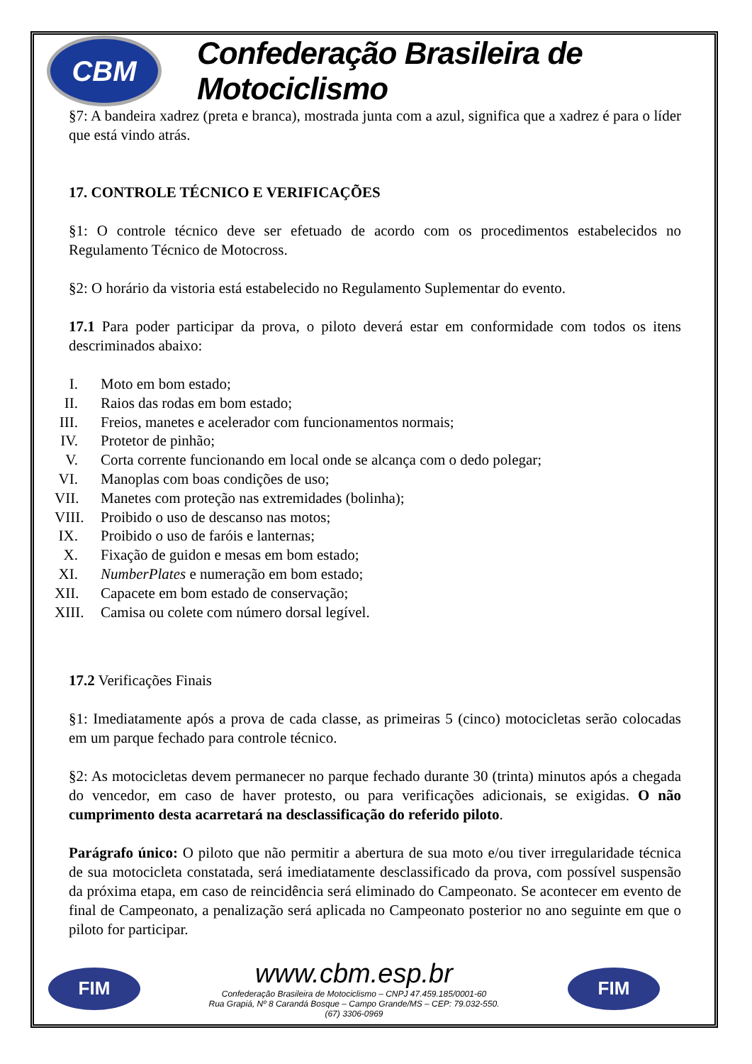CBM
Confederação Brasileira de Motociclismo
§7: A bandeira xadrez (preta e branca), mostrada junta com a azul, significa que a xadrez é para o líder que está vindo atrás.
17. CONTROLE TÉCNICO E VERIFICAÇÕES
§1: O controle técnico deve ser efetuado de acordo com os procedimentos estabelecidos no Regulamento Técnico de Motocross.
§2: O horário da vistoria está estabelecido no Regulamento Suplementar do evento.
17.1 Para poder participar da prova, o piloto deverá estar em conformidade com todos os itens descriminados abaixo:
I. Moto em bom estado;
II. Raios das rodas em bom estado;
III. Freios, manetes e acelerador com funcionamentos normais;
IV. Protetor de pinhão;
V. Corta corrente funcionando em local onde se alcança com o dedo polegar;
VI. Manoplas com boas condições de uso;
VII. Manetes com proteção nas extremidades (bolinha);
VIII. Proibido o uso de descanso nas motos;
IX. Proibido o uso de faróis e lanternas;
X. Fixação de guidon e mesas em bom estado;
XI. NumberPlates e numeração em bom estado;
XII. Capacete em bom estado de conservação;
XIII. Camisa ou colete com número dorsal legível.
17.2 Verificações Finais
§1: Imediatamente após a prova de cada classe, as primeiras 5 (cinco) motocicletas serão colocadas em um parque fechado para controle técnico.
§2: As motocicletas devem permanecer no parque fechado durante 30 (trinta) minutos após a chegada do vencedor, em caso de haver protesto, ou para verificações adicionais, se exigidas. O não cumprimento desta acarretará na desclassificação do referido piloto.
Parágrafo único: O piloto que não permitir a abertura de sua moto e/ou tiver irregularidade técnica de sua motocicleta constatada, será imediatamente desclassificado da prova, com possível suspensão da próxima etapa, em caso de reincidência será eliminado do Campeonato. Se acontecer em evento de final de Campeonato, a penalização será aplicada no Campeonato posterior no ano seguinte em que o piloto for participar.
FIM
www.cbm.esp.br
Confederação Brasileira de Motociclismo – CNPJ 47.459.185/0001-60
Rua Grapiá, Nº 8 Carandá Bosque – Campo Grande/MS – CEP: 79.032-550.
(67) 3306-0969
FIM